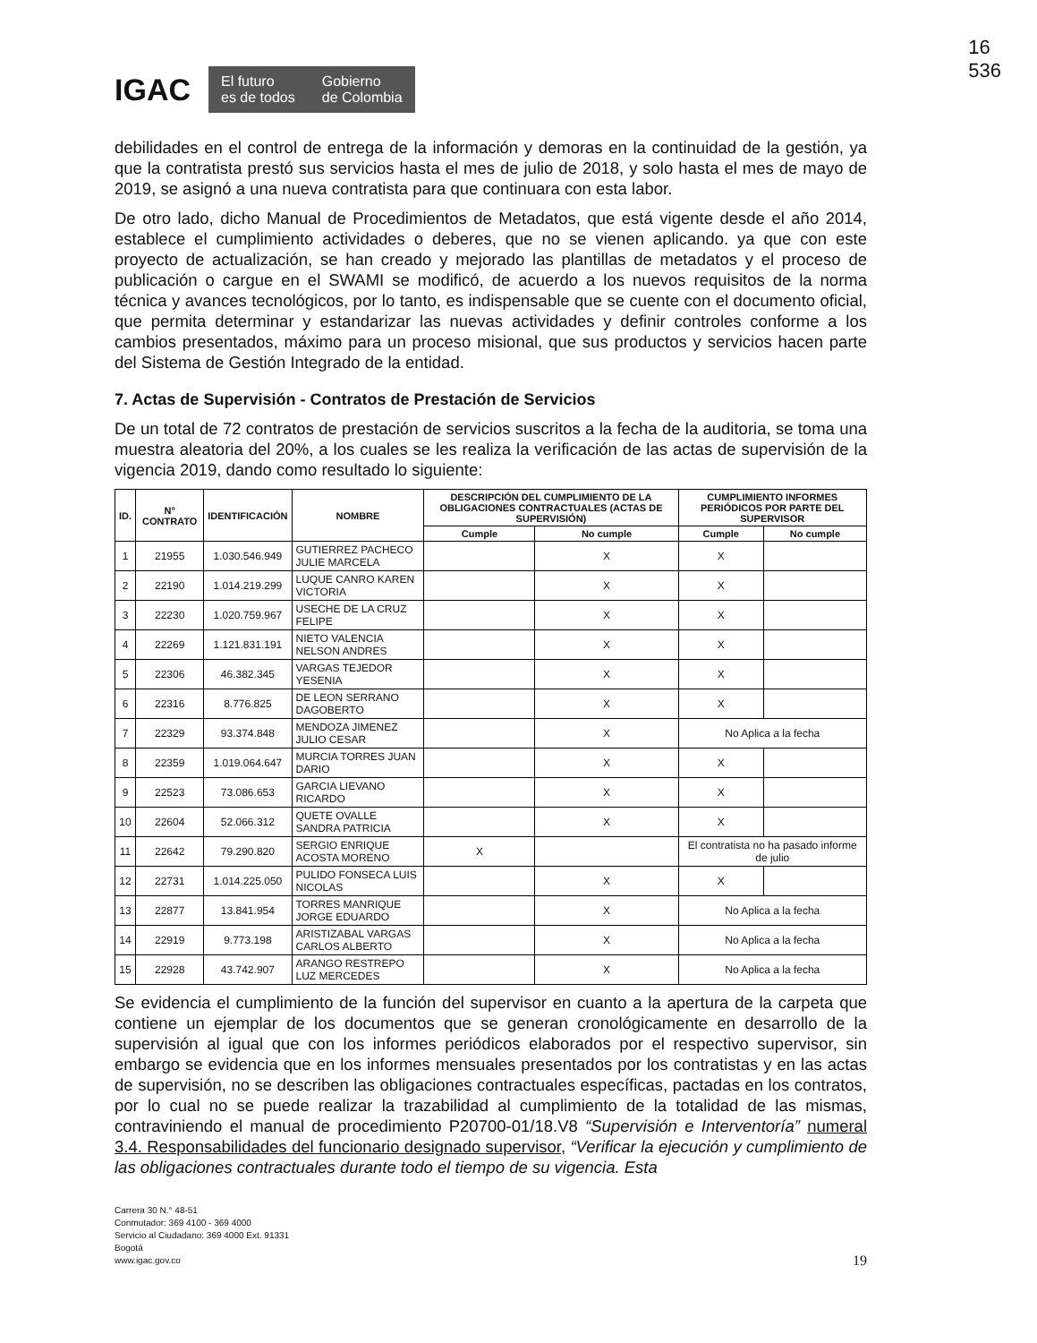16
536
IGAC
El futuro
es de todos Gobierno
de Colombia
debilidades en el control de entrega de la información y demoras en la continuidad de la gestión, ya que la contratista prestó sus servicios hasta el mes de julio de 2018, y solo hasta el mes de mayo de 2019, se asignó a una nueva contratista para que continuara con esta labor.
De otro lado, dicho Manual de Procedimientos de Metadatos, que está vigente desde el año 2014, establece el cumplimiento actividades o deberes, que no se vienen aplicando. ya que con este proyecto de actualización, se han creado y mejorado las plantillas de metadatos y el proceso de publicación o cargue en el SWAMI se modificó, de acuerdo a los nuevos requisitos de la norma técnica y avances tecnológicos, por lo tanto, es indispensable que se cuente con el documento oficial, que permita determinar y estandarizar las nuevas actividades y definir controles conforme a los cambios presentados, máximo para un proceso misional, que sus productos y servicios hacen parte del Sistema de Gestión Integrado de la entidad.
7. Actas de Supervisión - Contratos de Prestación de Servicios
De un total de 72 contratos de prestación de servicios suscritos a la fecha de la auditoria, se toma una muestra aleatoria del 20%, a los cuales se les realiza la verificación de las actas de supervisión de la vigencia 2019, dando como resultado lo siguiente:
| ID. | N° CONTRATO | IDENTIFICACIÓN | NOMBRE | DESCRIPCIÓN DEL CUMPLIMIENTO DE LA OBLIGACIONES CONTRACTUALES (ACTAS DE SUPERVISIÓN) | | CUMPLIMIENTO INFORMES PERIÓDICOS POR PARTE DEL SUPERVISOR | |
| --- | --- | --- | --- | --- | --- | --- | --- |
| | | | | Cumple | No cumple | Cumple | No cumple |
| 1 | 21955 | 1.030.546.949 | GUTIERREZ PACHECO JULIE MARCELA | | X | X | |
| 2 | 22190 | 1.014.219.299 | LUQUE CANRO KAREN VICTORIA | | X | X | |
| 3 | 22230 | 1.020.759.967 | USECHE DE LA CRUZ FELIPE | | X | X | |
| 4 | 22269 | 1.121.831.191 | NIETO VALENCIA NELSON ANDRES | | X | X | |
| 5 | 22306 | 46.382.345 | VARGAS TEJEDOR YESENIA | | X | X | |
| 6 | 22316 | 8.776.825 | DE LEON SERRANO DAGOBERTO | | X | X | |
| 7 | 22329 | 93.374.848 | MENDOZA JIMENEZ JULIO CESAR | | X | No Aplica a la fecha | |
| 8 | 22359 | 1.019.064.647 | MURCIA TORRES JUAN DARIO | | X | X | |
| 9 | 22523 | 73.086.653 | GARCIA LIEVANO RICARDO | | X | X | |
| 10 | 22604 | 52.066.312 | QUETE OVALLE SANDRA PATRICIA | | X | X | |
| 11 | 22642 | 79.290.820 | SERGIO ENRIQUE ACOSTA MORENO | X | | El contratista no ha pasado informe de julio | |
| 12 | 22731 | 1.014.225.050 | PULIDO FONSECA LUIS NICOLAS | | X | X | |
| 13 | 22877 | 13.841.954 | TORRES MANRIQUE JORGE EDUARDO | | X | No Aplica a la fecha | |
| 14 | 22919 | 9.773.198 | ARISTIZABAL VARGAS CARLOS ALBERTO | | X | No Aplica a la fecha | |
| 15 | 22928 | 43.742.907 | ARANGO RESTREPO LUZ MERCEDES | | X | No Aplica a la fecha | |
Se evidencia el cumplimiento de la función del supervisor en cuanto a la apertura de la carpeta que contiene un ejemplar de los documentos que se generan cronológicamente en desarrollo de la supervisión al igual que con los informes periódicos elaborados por el respectivo supervisor, sin embargo se evidencia que en los informes mensuales presentados por los contratistas y en las actas de supervisión, no se describen las obligaciones contractuales específicas, pactadas en los contratos, por lo cual no se puede realizar la trazabilidad al cumplimiento de la totalidad de las mismas, contraviniendo el manual de procedimiento P20700-01/18.V8 “Supervisión e Interventoría” numeral 3.4. Responsabilidades del funcionario designado supervisor, “Verificar la ejecución y cumplimiento de las obligaciones contractuales durante todo el tiempo de su vigencia. Esta
Carrera 30 N.° 48-51
Conmutador: 369 4100 - 369 4000
Servicio al Ciudadano: 369 4000 Ext. 91331
Bogotá
www.igac.gov.co
19